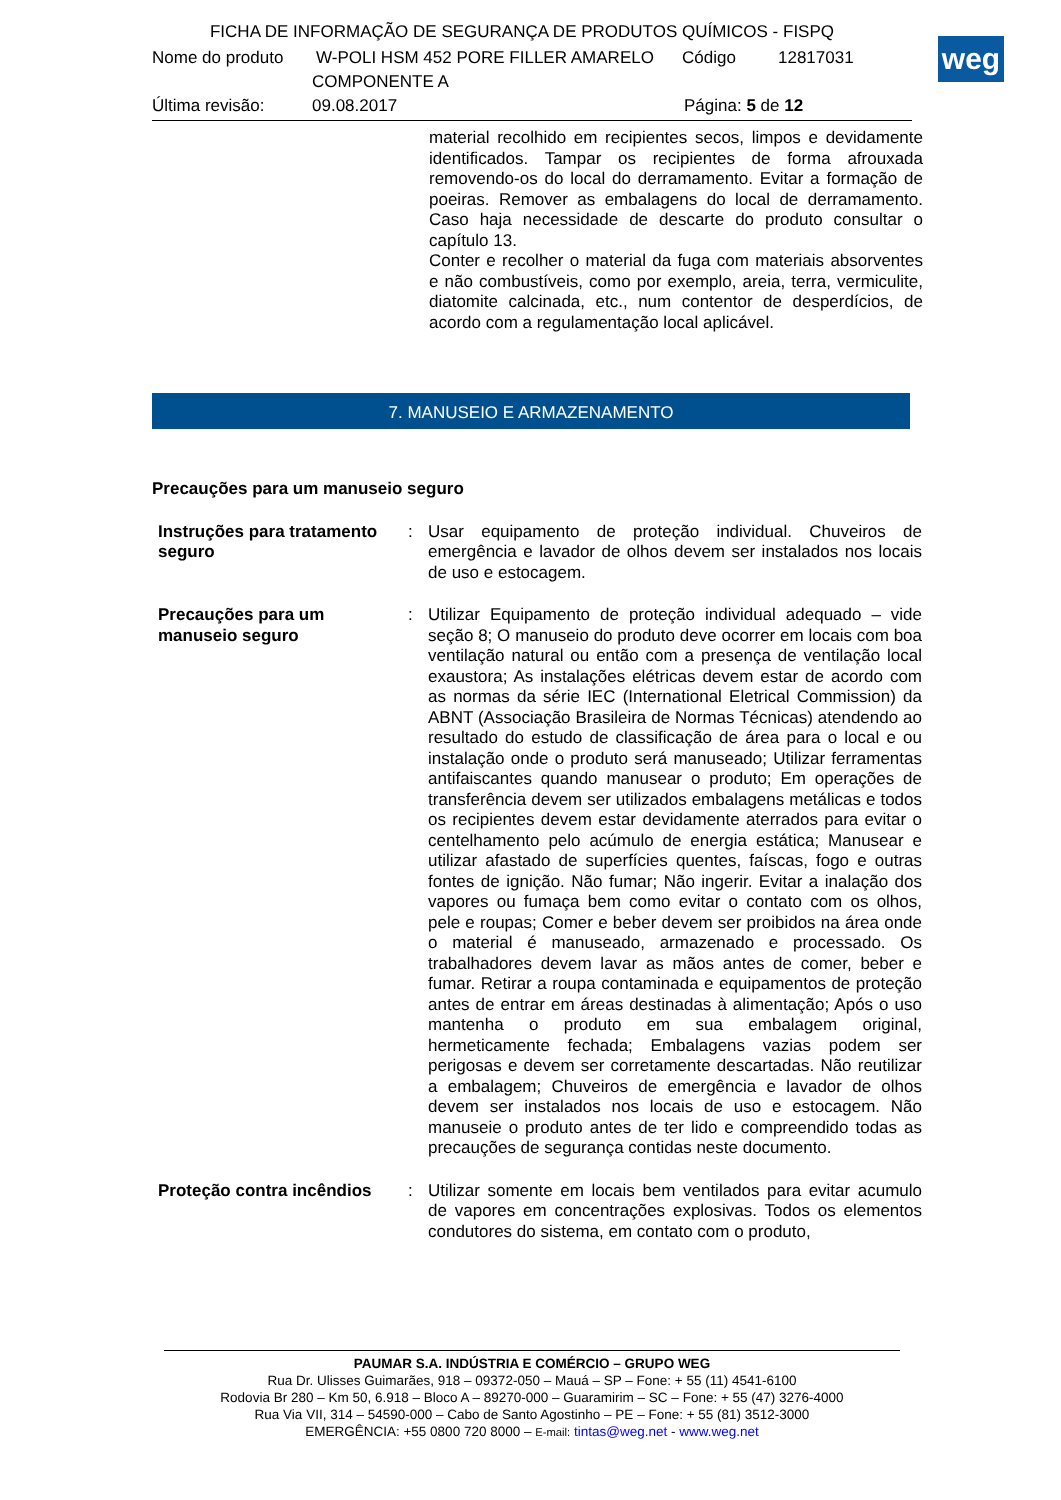FICHA DE INFORMAÇÃO DE SEGURANÇA DE PRODUTOS QUÍMICOS - FISPQ
Nome do produto W-POLI HSM 452 PORE FILLER AMARELO Código 12817031
COMPONENTE A
Última revisão: 09.08.2017 Página: 5 de 12
weg
material recolhido em recipientes secos, limpos e devidamente identificados. Tampar os recipientes de forma afrouxada removendo-os do local do derramamento. Evitar a formação de poeiras. Remover as embalagens do local de derramamento. Caso haja necessidade de descarte do produto consultar o capítulo 13.
Conter e recolher o material da fuga com materiais absorventes e não combustíveis, como por exemplo, areia, terra, vermiculite, diatomite calcinada, etc., num contentor de desperdícios, de acordo com a regulamentação local aplicável.
7. MANUSEIO E ARMAZENAMENTO
Precauções para um manuseio seguro
Instruções para tratamento seguro
: Usar equipamento de proteção individual. Chuveiros de emergência e lavador de olhos devem ser instalados nos locais de uso e estocagem.
Precauções para um manuseio seguro
: Utilizar Equipamento de proteção individual adequado – vide seção 8; O manuseio do produto deve ocorrer em locais com boa ventilação natural ou então com a presença de ventilação local exaustora; As instalações elétricas devem estar de acordo com as normas da série IEC (International Eletrical Commission) da ABNT (Associação Brasileira de Normas Técnicas) atendendo ao resultado do estudo de classificação de área para o local e ou instalação onde o produto será manuseado; Utilizar ferramentas antifaiscantes quando manusear o produto; Em operações de transferência devem ser utilizados embalagens metálicas e todos os recipientes devem estar devidamente aterrados para evitar o centelhamento pelo acúmulo de energia estática; Manusear e utilizar afastado de superfícies quentes, faíscas, fogo e outras fontes de ignição. Não fumar; Não ingerir. Evitar a inalação dos vapores ou fumaça bem como evitar o contato com os olhos, pele e roupas; Comer e beber devem ser proibidos na área onde o material é manuseado, armazenado e processado. Os trabalhadores devem lavar as mãos antes de comer, beber e fumar. Retirar a roupa contaminada e equipamentos de proteção antes de entrar em áreas destinadas à alimentação; Após o uso mantenha o produto em sua embalagem original, hermeticamente fechada; Embalagens vazias podem ser perigosas e devem ser corretamente descartadas. Não reutilizar a embalagem; Chuveiros de emergência e lavador de olhos devem ser instalados nos locais de uso e estocagem. Não manuseie o produto antes de ter lido e compreendido todas as precauções de segurança contidas neste documento.
Proteção contra incêndios
: Utilizar somente em locais bem ventilados para evitar acumulo de vapores em concentrações explosivas. Todos os elementos condutores do sistema, em contato com o produto,
PAUMAR S.A. INDÚSTRIA E COMÉRCIO – GRUPO WEG
Rua Dr. Ulisses Guimarães, 918 – 09372-050 – Mauá – SP – Fone: + 55 (11) 4541-6100
Rodovia Br 280 – Km 50, 6.918 – Bloco A – 89270-000 – Guaramirim – SC – Fone: + 55 (47) 3276-4000
Rua Via VII, 314 – 54590-000 – Cabo de Santo Agostinho – PE – Fone: + 55 (81) 3512-3000
EMERGÊNCIA: +55 0800 720 8000 – E-mail: tintas@weg.net - www.weg.net